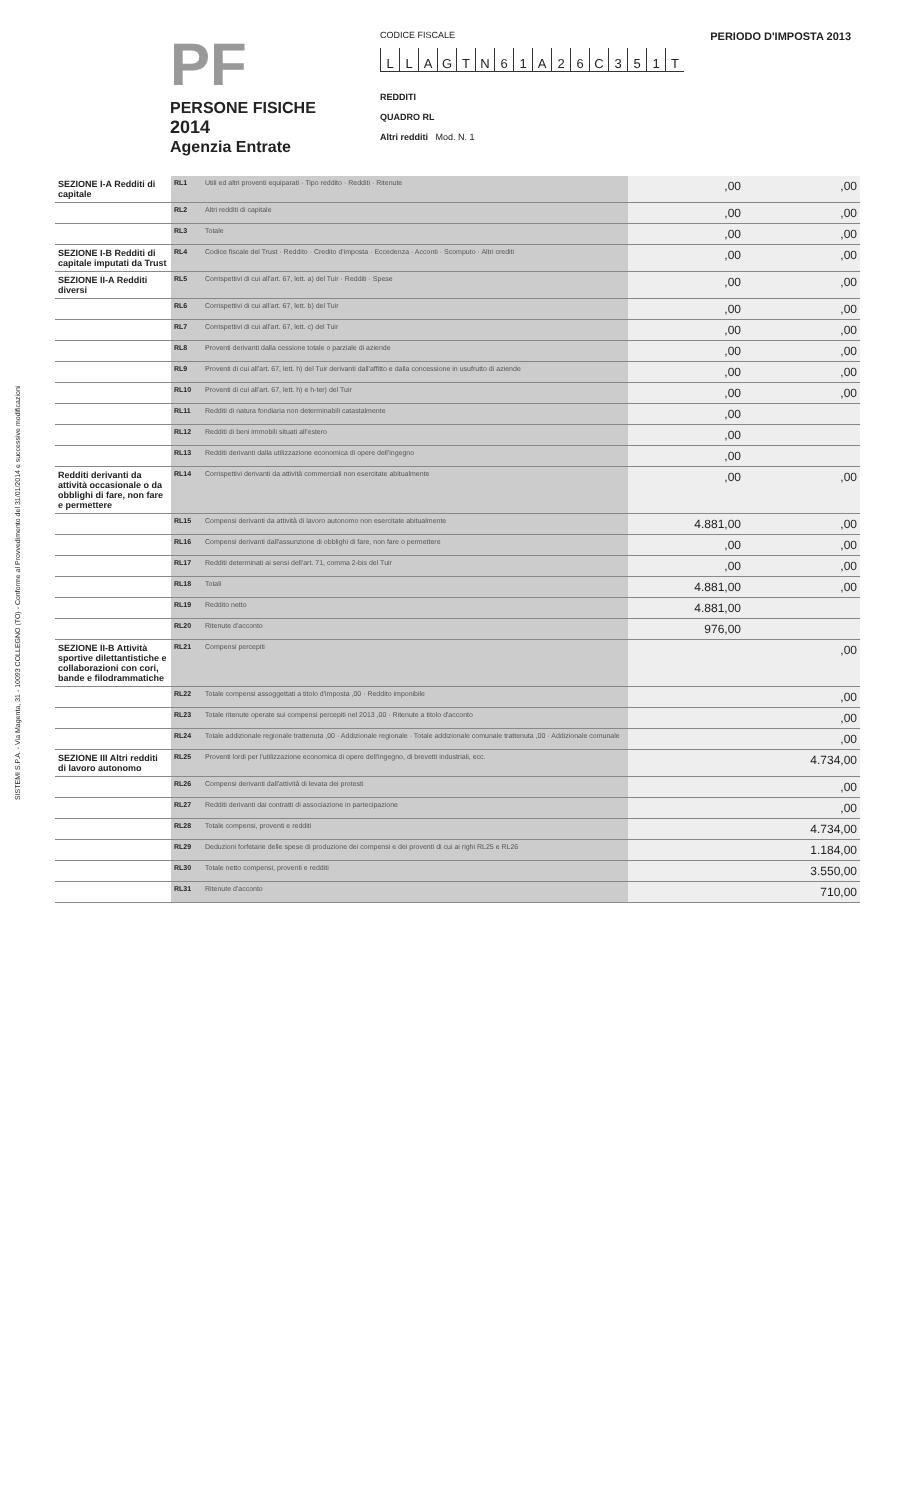SISTEMI S.P.A. - Via Magenta, 31 - 10093 COLLEGNO (TO) - Conforme al Provvedimento del 31/01/2014 e successive modificazioni
PF
PERSONE FISICHE
2014
Agenzia Entrate
CODICE FISCALE
LLAGTN 61 A 26 C 351 T
REDDITI
QUADRO RL
Altri redditi Mod. N. 1
PERIODO D'IMPOSTA 2013
| SEZIONE I-A Redditi di capitale | RL1 | Utili ed altri proventi equiparati · Tipo reddito · Redditi · Ritenute | ,00 | ,00 |
| | RL2 | Altri redditi di capitale | ,00 | ,00 |
| | RL3 | Totale | ,00 | ,00 |
| SEZIONE I-B Redditi di capitale imputati da Trust | RL4 | Codice fiscale del Trust · Reddito · Credito d'imposta · Eccedenza · Acconti · Scomputo · Altri crediti | ,00 | ,00 |
| SEZIONE II-A Redditi diversi | RL5 | Corrispettivi di cui all'art. 67, lett. a) del Tuir · Redditi · Spese | ,00 | ,00 |
| | RL6 | Corrispettivi di cui all'art. 67, lett. b) del Tuir | ,00 | ,00 |
| | RL7 | Corrispettivi di cui all'art. 67, lett. c) del Tuir | ,00 | ,00 |
| | RL8 | Proventi derivanti dalla cessione totale o parziale di aziende | ,00 | ,00 |
| | RL9 | Proventi di cui all'art. 67, lett. h) del Tuir derivanti dall'affitto e dalla concessione in usufrutto di aziende | ,00 | ,00 |
| | RL10 | Proventi di cui all'art. 67, lett. h) e h-ter) del Tuir | ,00 | ,00 |
| | RL11 | Redditi di natura fondiaria non determinabili catastalmente | ,00 | |
| | RL12 | Redditi di beni immobili situati all'estero | ,00 | |
| | RL13 | Redditi derivanti dalla utilizzazione economica di opere dell'ingegno | ,00 | |
| Redditi derivanti da attività occasionale o da obblighi di fare, non fare e permettere | RL14 | Corrispettivi derivanti da attività commerciali non esercitate abitualmente | ,00 | ,00 |
| | RL15 | Compensi derivanti da attività di lavoro autonomo non esercitate abitualmente | 4.881,00 | ,00 |
| | RL16 | Compensi derivanti dall'assunzione di obblighi di fare, non fare o permettere | ,00 | ,00 |
| | RL17 | Redditi determinati ai sensi dell'art. 71, comma 2-bis del Tuir | ,00 | ,00 |
| | RL18 | Totali | 4.881,00 | ,00 |
| | RL19 | Reddito netto | 4.881,00 | |
| | RL20 | Ritenute d'acconto | 976,00 | |
| SEZIONE II-B Attività sportive dilettantistiche e collaborazioni con cori, bande e filodrammatiche | RL21 | Compensi percepiti | | ,00 |
| | RL22 | Totale compensi assoggettati a titolo d'imposta ,00 · Reddito imponibile | | ,00 |
| | RL23 | Totale ritenute operate sui compensi percepiti nel 2013 ,00 · Ritenute a titolo d'acconto | | ,00 |
| | RL24 | Totale addizionale regionale trattenuta ,00 · Addizionale regionale · Totale addizionale comunale trattenuta ,00 · Addizionale comunale | | ,00 |
| SEZIONE III Altri redditi di lavoro autonomo | RL25 | Proventi lordi per l'utilizzazione economica di opere dell'ingegno, di brevetti industriali, ecc. | | 4.734,00 |
| | RL26 | Compensi derivanti dall'attività di levata dei protesti | | ,00 |
| | RL27 | Redditi derivanti dai contratti di associazione in partecipazione | | ,00 |
| | RL28 | Totale compensi, proventi e redditi | | 4.734,00 |
| | RL29 | Deduzioni forfetarie delle spese di produzione dei compensi e dei proventi di cui ai righi RL25 e RL26 | | 1.184,00 |
| | RL30 | Totale netto compensi, proventi e redditi | | 3.550,00 |
| | RL31 | Ritenute d'acconto | | 710,00 |